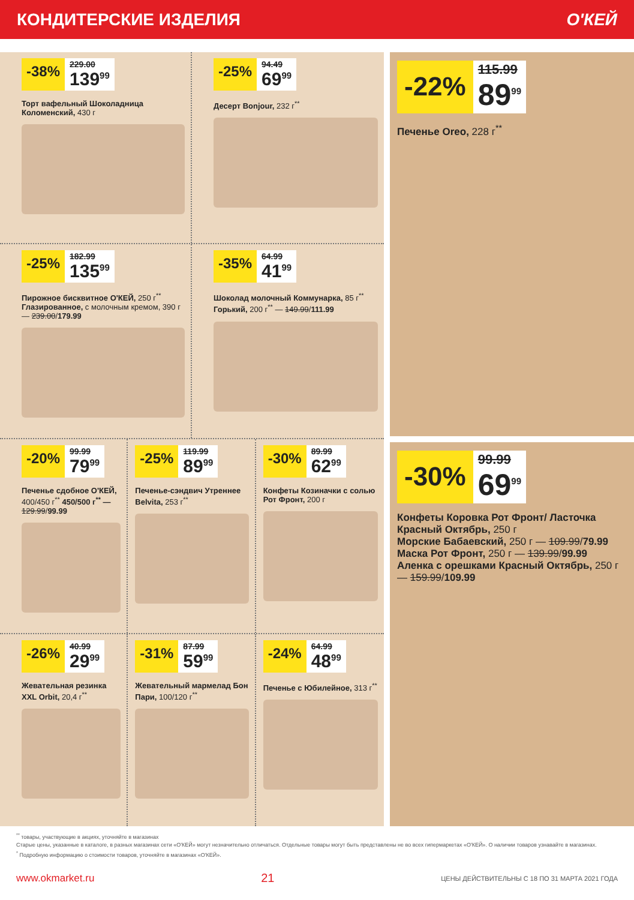КОНДИТЕРСКИЕ ИЗДЕЛИЯ О'КЕЙ
-38%
229.00
139<sup>99</sup>
Торт вафельный Шоколадница Коломенский, 430 г
-25%
94.49
69<sup>99</sup>
Десерт Bonjour, 232 г<sup>**</sup>
-25%
182.99
135<sup>99</sup>
Пирожное бисквитное О'КЕЙ, 250 г<sup>**</sup>
Глазированное, с молочным кремом, 390 г — 239.00/179.99
-35%
64.99
41<sup>99</sup>
Шоколад молочный Коммунарка, 85 г<sup>**</sup> Горький, 200 г<sup>**</sup> — 149.99/111.99
-20%
99.99
79<sup>99</sup>
Печенье сдобное О'КЕЙ, 400/450 г<sup>**</sup> 450/500 г<sup>**</sup> — 129.99/99.99
-25%
119.99
89<sup>99</sup>
Печенье-сэндвич Утреннее Belvita, 253 г<sup>**</sup>
-30%
89.99
62<sup>99</sup>
Конфеты Козиначки с солью Рот Фронт, 200 г
-26%
40.99
29<sup>99</sup>
Жевательная резинка XXL Orbit, 20,4 г<sup>**</sup>
-31%
87.99
59<sup>99</sup>
Жевательный мармелад Бон Пари, 100/120 г<sup>**</sup>
-24%
64.99
48<sup>99</sup>
Печенье с Юбилейное, 313 г<sup>**</sup>
-22%
115.99
89<sup>99</sup>
Печенье Oreo, 228 г<sup>**</sup>
-30%
99.99
69<sup>99</sup>
Конфеты Коровка Рот Фронт/ Ласточка Красный Октябрь, 250 г
Морские Бабаевский, 250 г — 109.99/79.99
Маска Рот Фронт, 250 г — 139.99/99.99
Аленка с орешками Красный Октябрь, 250 г — 159.99/109.99
<sup>**</sup> товары, участвующие в акциях, уточняйте в магазинах
Старые цены, указанные в каталоге, в разных магазинах сети «О'КЕЙ» могут незначительно отличаться. Отдельные товары могут быть представлены не во всех гипермаркетах «О'КЕЙ». О наличии товаров узнавайте в магазинах.
<sup>*</sup> Подробную информацию о стоимости товаров, уточняйте в магазинах «О'КЕЙ».
www.okmarket.ru 21 ЦЕНЫ ДЕЙСТВИТЕЛЬНЫ С 18 ПО 31 МАРТА 2021 ГОДА